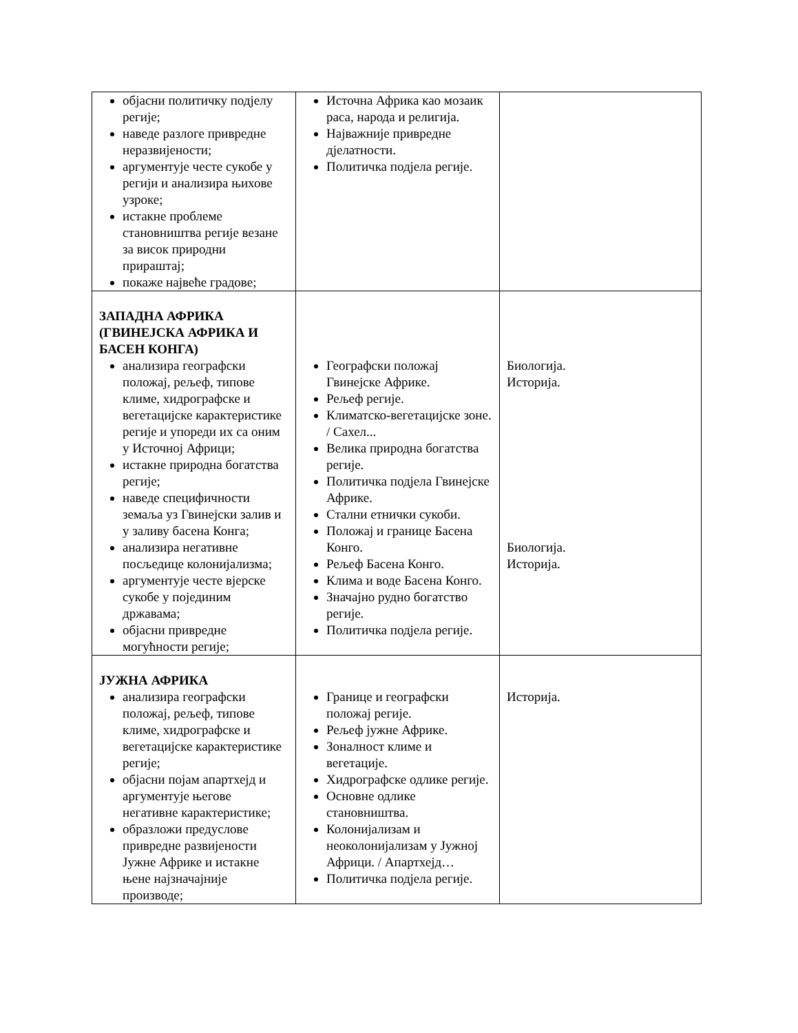| објасни политичку подјелу регије; наведе разлоге привредне неразвијености; аргументује честе сукобе у регији и анализира њихове узроке; истакне проблеме становништва регије везане за висок природни прираштај; покаже највеће градове; | Источна Африка као мозаик раса, народа и религија. Најважније привредне дјелатности. Политичка подјела регије. | |
| ЗАПАДНА АФРИКА (ГВИНЕЈСКА АФРИКА И БАСЕН КОНГА) анализира географски положај, рељеф, типове климе, хидрографске и вегетацијске карактеристике регије и упореди их са оним у Источној Африци; истакне природна богатства регије; наведе специфичности земаља уз Гвинејски залив и у заливу басена Конга; анализира негативне посљедице колонијализма; аргументује честе вјерске сукобе у појединим државама; објасни привредне могућности регије; | Географски положај Гвинејске Африке. Рељеф регије. Климатско-вегетацијске зоне. / Сахел... Велика природна богатства регије. Политичка подјела Гвинејске Африке. Стални етнички сукоби. Положај и границе Басена Конго. Рељеф Басена Конго. Клима и воде Басена Конго. Значајно рудно богатство регије. Политичка подјела регије. | Биологија. Историја. Биологија. Историја. |
| ЈУЖНА АФРИКА анализира географски положај, рељеф, типове климе, хидрографске и вегетацијске карактеристике регије; објасни појам апартхејд и аргументује његове негативне карактеристике; образложи предуслове привредне развијености Јужне Африке и истакне њене најзначајније производе; | Границе и географски положај регије. Рељеф јужне Африке. Зоналност климе и вегетације. Хидрографске одлике регије. Основне одлике становништва. Колонијализам и неоколонијализам у Јужној Африци. / Апартхејд… Политичка подјела регије. | Историја. |